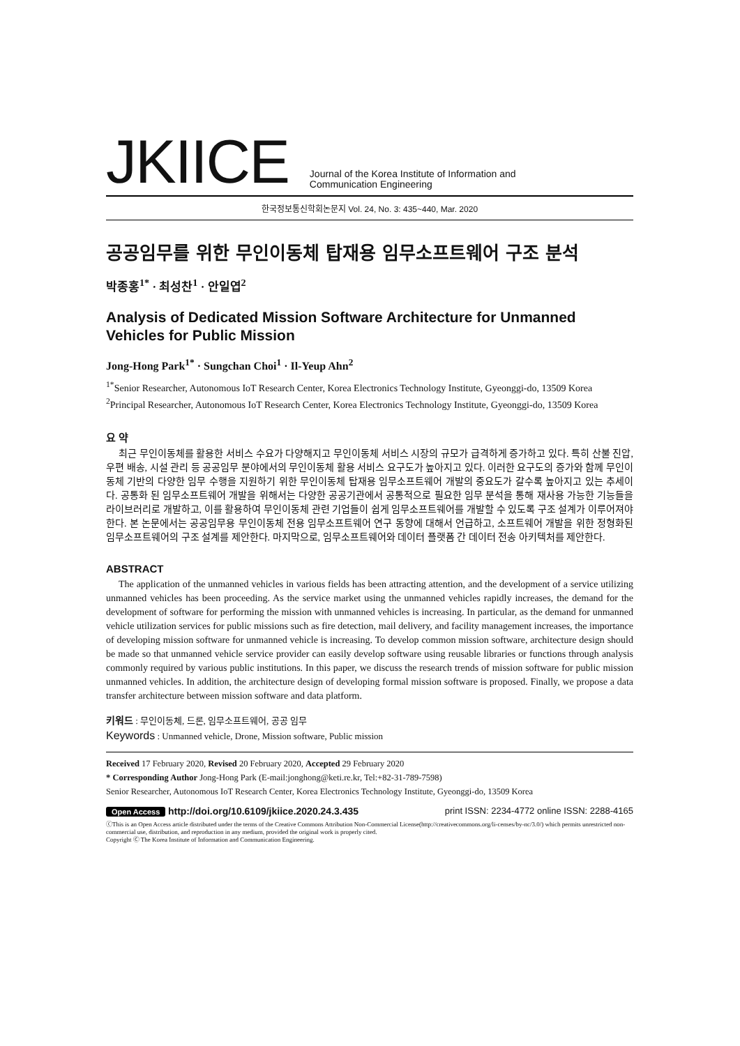JKIICE
Journal of the Korea Institute of Information and
Communication Engineering
한국정보통신학회논문지 Vol. 24, No. 3: 435~440, Mar. 2020
공공임무를 위한 무인이동체 탑재용 임무소프트웨어 구조 분석
박종홍<sup>1*</sup> · 최성찬<sup>1</sup> · 안일엽<sup>2</sup>
Analysis of Dedicated Mission Software Architecture for Unmanned Vehicles for Public Mission
Jong-Hong Park<sup>1*</sup> · Sungchan Choi<sup>1</sup> · Il-Yeup Ahn<sup>2</sup>
<sup>1*</sup>Senior Researcher, Autonomous IoT Research Center, Korea Electronics Technology Institute, Gyeonggi-do, 13509 Korea
<sup>2</sup> Principal Researcher, Autonomous IoT Research Center, Korea Electronics Technology Institute, Gyeonggi-do, 13509 Korea
요 약
최근 무인이동체를 활용한 서비스 수요가 다양해지고 무인이동체 서비스 시장의 규모가 급격하게 증가하고 있다. 특히 산불 진압, 우편 배송, 시설 관리 등 공공임무 분야에서의 무인이동체 활용 서비스 요구도가 높아지고 있다. 이러한 요구도의 증가와 함께 무인이동체 기반의 다양한 임무 수행을 지원하기 위한 무인이동체 탑재용 임무소프트웨어 개발의 중요도가 갈수록 높아지고 있는 추세이다. 공통화 된 임무소프트웨어 개발을 위해서는 다양한 공공기관에서 공통적으로 필요한 임무 분석을 통해 재사용 가능한 기능들을 라이브러리로 개발하고, 이를 활용하여 무인이동체 관련 기업들이 쉽게 임무소프트웨어를 개발할 수 있도록 구조 설계가 이루어져야 한다. 본 논문에서는 공공임무용 무인이동체 전용 임무소프트웨어 연구 동향에 대해서 언급하고, 소프트웨어 개발을 위한 정형화된 임무소프트웨어의 구조 설계를 제안한다. 마지막으로, 임무소프트웨어와 데이터 플랫폼 간 데이터 전송 아키텍처를 제안한다.
ABSTRACT
The application of the unmanned vehicles in various fields has been attracting attention, and the development of a service utilizing unmanned vehicles has been proceeding. As the service market using the unmanned vehicles rapidly increases, the demand for the development of software for performing the mission with unmanned vehicles is increasing. In particular, as the demand for unmanned vehicle utilization services for public missions such as fire detection, mail delivery, and facility management increases, the importance of developing mission software for unmanned vehicle is increasing. To develop common mission software, architecture design should be made so that unmanned vehicle service provider can easily develop software using reusable libraries or functions through analysis commonly required by various public institutions. In this paper, we discuss the research trends of mission software for public mission unmanned vehicles. In addition, the architecture design of developing formal mission software is proposed. Finally, we propose a data transfer architecture between mission software and data platform.
키워드 : 무인이동체, 드론, 임무소프트웨어, 공공 임무
Keywords : Unmanned vehicle, Drone, Mission software, Public mission
Received 17 February 2020, Revised 20 February 2020, Accepted 29 February 2020
* Corresponding Author Jong-Hong Park (E-mail:jonghong@keti.re.kr, Tel:+82-31-789-7598)
Senior Researcher, Autonomous IoT Research Center, Korea Electronics Technology Institute, Gyeonggi-do, 13509 Korea
Open Access http://doi.org/10.6109/jkiice.2020.24.3.435 print ISSN: 2234-4772 online ISSN: 2288-4165
ⓒThis is an Open Access article distributed under the terms of the Creative Commons Attribution Non-Commercial License(http://creativecommons.org/li-censes/by-nc/3.0/) which permits unrestricted non-commercial use, distribution, and reproduction in any medium, provided the original work is properly cited.
Copyright Ⓒ The Korea Institute of Information and Communication Engineering.